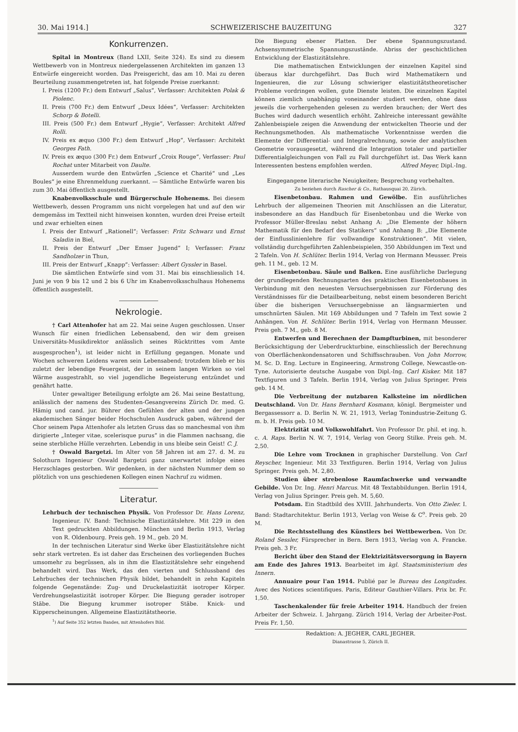30. Mai 1914.] SCHWEIZERISCHE BAUZEITUNG 327
Konkurrenzen.
Spital in Montreux (Band LXII, Seite 324). Es sind zu diesem Wettbewerb von in Montreux niedergelassenen Architekten im ganzen 13 Entwürfe eingereicht worden. Das Preisgericht, das am 10. Mai zu deren Beurteilung zusammengetreten ist, hat folgende Preise zuerkannt:
I. Preis (1200 Fr.) dem Entwurf „Salus“, Verfasser: Architekten Polak & Piolenc.
II. Preis (700 Fr.) dem Entwurf „Deux Idées“, Verfasser: Architekten Schorp & Botelli.
III. Preis (500 Fr.) dem Entwurf „Hygie“, Verfasser: Architekt Alfred Rolli.
IV. Preis ex æquo (300 Fr.) dem Entwurf „Hop“, Verfasser: Architekt Georges Fath.
IV. Preis ex æquo (300 Fr.) dem Entwurf „Croix Rouge“, Verfasser: Paul Rochat unter Mitarbeit von Daulte.
Ausserdem wurde den Entwürfen „Science et Charité“ und „Les Boules“ je eine Ehrenmeldung zuerkannt. — Sämtliche Entwürfe waren bis zum 30. Mai öffentlich ausgestellt.
Knabenvolksschule und Bürgerschule Hohenems. Bei diesem Wettbewerb, dessen Programm uns nicht vorgelegen hat und auf den wir demgemäss im Textteil nicht hinweisen konnten, wurden drei Preise erteilt und zwar erhielten einen
I. Preis der Entwurf „Rationell“; Verfasser: Fritz Schwarz und Ernst Saladin in Biel,
II. Preis der Entwurf „Der Emser Jugend“ I; Verfasser: Franz Sandholzer in Thun,
III. Preis der Entwurf „Knapp“: Verfasser: Albert Gyssler in Basel.
Die sämtlichen Entwürfe sind vom 31. Mai bis einschliesslich 14. Juni je von 9 bis 12 und 2 bis 6 Uhr im Knabenvolksschulhaus Hohenems öffentlich ausgestellt.
Nekrologie.
† Carl Attenhofer hat am 22. Mai seine Augen geschlossen. Unser Wunsch für einen friedlichen Lebensabend, den wir dem greisen Universitäts-Musikdirektor anlässlich seines Rücktrittes vom Amte ausgesprochen<sup>1</sup>), ist leider nicht in Erfüllung gegangen. Monate und Wochen schweren Leidens waren sein Lebensabend; trotzdem blieb er bis zuletzt der lebendige Feuergeist, der in seinem langen Wirken so viel Wärme ausgestrahlt, so viel jugendliche Begeisterung entzündet und genährt hatte.
Unter gewaltiger Beteiligung erfolgte am 26. Mai seine Bestattung, anlässlich der namens des Studenten-Gesangvereins Zürich Dr. med. G. Hämig und cand. jur. Bührer den Gefühlen der alten und der jungen akademischen Sänger beider Hochschulen Ausdruck gaben, während der Chor seinem Papa Attenhofer als letzten Gruss das so manchesmal von ihm dirigierte „Integer vitae, scelerisque purus“ in die Flammen nachsang, die seine sterbliche Hülle verzehrten. Lebendig in uns bleibe sein Geist! C. J.
† Oswald Bargetzi. Im Alter von 58 Jahren ist am 27. d. M. zu Solothurn Ingenieur Oswald Bargetzi ganz unerwartet infolge eines Herzschlages gestorben. Wir gedenken, in der nächsten Nummer dem so plötzlich von uns geschiedenen Kollegen einen Nachruf zu widmen.
Literatur.
Lehrbuch der technischen Physik. Von Professor Dr. Hans Lorenz, Ingenieur. IV. Band: Technische Elastizitätslehre. Mit 229 in den Text gedruckten Abbildungen. München und Berlin 1913, Verlag von R. Oldenbourg. Preis geh. 19 M., geb. 20 M.
In der technischen Literatur sind Werke über Elastizitätslehre nicht sehr stark vertreten. Es ist daher das Erscheinen des vorliegenden Buches umsomehr zu begrüssen, als in ihm die Elastizitätslehre sehr eingehend behandelt wird. Das Werk, das den vierten und Schlussband des Lehrbuches der technischen Physik bildet, behandelt in zehn Kapiteln folgende Gegenstände: Zug- und Druckelastizität isotroper Körper. Verdrehungselastizität isotroper Körper. Die Biegung gerader isotroper Stäbe. Die Biegung krummer isotroper Stäbe. Knick- und Kipperscheinungen. Allgemeine Elastizitätstheorie.
<sup>1</sup>) Auf Seite 352 letzten Bandes, mit Attenhofers Bild.
Die Biegung ebener Platten. Der ebene Spannungszustand. Achsensymmetrische Spannungszustände. Abriss der geschichtlichen Entwicklung der Elastizitätslehre.
Die mathematischen Entwicklungen der einzelnen Kapitel sind überaus klar durchgeführt. Das Buch wird Mathematikern und Ingenieuren, die zur Lösung schwieriger elastizitätstheoretischer Probleme vordringen wollen, gute Dienste leisten. Die einzelnen Kapitel können ziemlich unabhängig voneinander studiert werden, ohne dass jeweils die vorhergehenden gelesen zu werden brauchen; der Wert des Buches wird dadurch wesentlich erhöht. Zahlreiche interessant gewählte Zahlenbeispiele zeigen die Anwendung der entwickelten Theorie und der Rechnungsmethoden. Als mathematische Vorkenntnisse werden die Elemente der Differential- und Integralrechnung, sowie der analytischen Geometrie vorausgesetzt, während die Integration totaler und partieller Differentialgleichungen von Fall zu Fall durchgeführt ist. Das Werk kann Interessenten bestens empfohlen werden. Alfred Meyer, Dipl.-Ing.
Eingegangene literarische Neuigkeiten; Besprechung vorbehalten.
Zu beziehen durch Rascher & Co., Rathausquai 20, Zürich.
Eisenbetonbau. Rahmen und Gewölbe. Ein ausführliches Lehrbuch der allgemeinen Theorien mit Anschlüssen an die Literatur, insbesondere an das Handbuch für Eisenbetonbau und die Werke von Professor Müller-Breslau nebst Anhang A: „Die Elemente der höhern Mathematik für den Bedarf des Statikers“ und Anhang B: „Die Elemente der Einflusslinienlehre für vollwandige Konstruktionen“. Mit vielen, vollständig durchgeführten Zahlenbeispielen, 350 Abbildungen im Text und 2 Tafeln. Von H. Schlüter. Berlin 1914, Verlag von Hermann Meusser. Preis geh. 11 M., geb. 12 M.
Eisenbetonbau. Säule und Balken. Eine ausführliche Darlegung der grundlegenden Rechnungsarten des praktischen Eisenbetonbaues in Verbindung mit den neuesten Versuchsergebnissen zur Förderung des Verständnisses für die Detailbearbeitung, nebst einem besonderen Bericht über die bisherigen Versuchsergebnisse an längsarmierten und umschnürten Säulen. Mit 169 Abbildungen und 7 Tafeln im Text sowie 2 Anhängen. Von H. Schlüter. Berlin 1914, Verlag von Hermann Meusser. Preis geh. 7 M., geb. 8 M.
Entwerfen und Berechnen der Dampfturbinen, mit besonderer Berücksichtigung der Ueberdruckturbine, einschliesslich der Berechnung von Oberflächenkondensatoren und Schiffsschrauben. Von John Morrow, M. Sc. D. Eng. Lecture in Engineering, Armstrong College, Newcastle-on-Tyne. Autorisierte deutsche Ausgabe von Dipl.-Ing. Carl Kisker. Mit 187 Textfiguren und 3 Tafeln. Berlin 1914, Verlag von Julius Springer. Preis geb. 14 M.
Die Verbreitung der nutzbaren Kalksteine im nördlichen Deutschland. Von Dr. Hans Bernhard Kosmann, königl. Bergmeister und Bergassessorr a. D. Berlin N. W. 21, 1913, Verlag Tonindustrie-Zeitung G. m. b. H. Preis geb. 10 M.
Elektrizität und Volkswohlfahrt. Von Professor Dr. phil. et ing. h. c. A. Raps. Berlin N. W. 7, 1914, Verlag von Georg Stilke. Preis geh. M. 2,50.
Die Lehre vom Trocknen in graphischer Darstellung. Von Carl Reyscher, Ingenieur. Mit 33 Textfiguren. Berlin 1914, Verlag von Julius Springer. Preis geh. M. 2,80.
Studien über strebenlose Raumfachwerke und verwandte Gebilde. Von Dr. Ing. Henri Marcus. Mit 48 Textabbildungen. Berlin 1914, Verlag von Julius Springer. Preis geh. M. 5,60.
Potsdam. Ein Stadtbild des XVIII. Jahrhunderts. Von Otto Zieler. I. Band: Stadtarchitektur. Berlin 1913, Verlag von Weise & C<sup>o</sup>. Preis geb. 20 M.
Die Rechtsstellung des Künstlers bei Wettbewerben. Von Dr. Roland Sessler, Fürsprecher in Bern. Bern 1913, Verlag von A. Francke. Preis geh. 3 Fr.
Bericht über den Stand der Elektrizitätsversorgung in Bayern am Ende des Jahres 1913. Bearbeitet im kgl. Staatsministerium des Innern.
Annuaire pour l'an 1914. Publié par le Bureau des Longitudes. Avec des Notices scientifiques. Paris, Editeur Gauthier-Villars. Prix br. Fr. 1,50.
Taschenkalender für freie Arbeiter 1914. Handbuch der freien Arbeiter der Schweiz. I. Jahrgang. Zürich 1914, Verlag der Arbeiter-Post. Preis Fr. 1,50.
Redaktion: A. JEGHER, CARL JEGHER.
Dianastrasse 5, Zürich II.